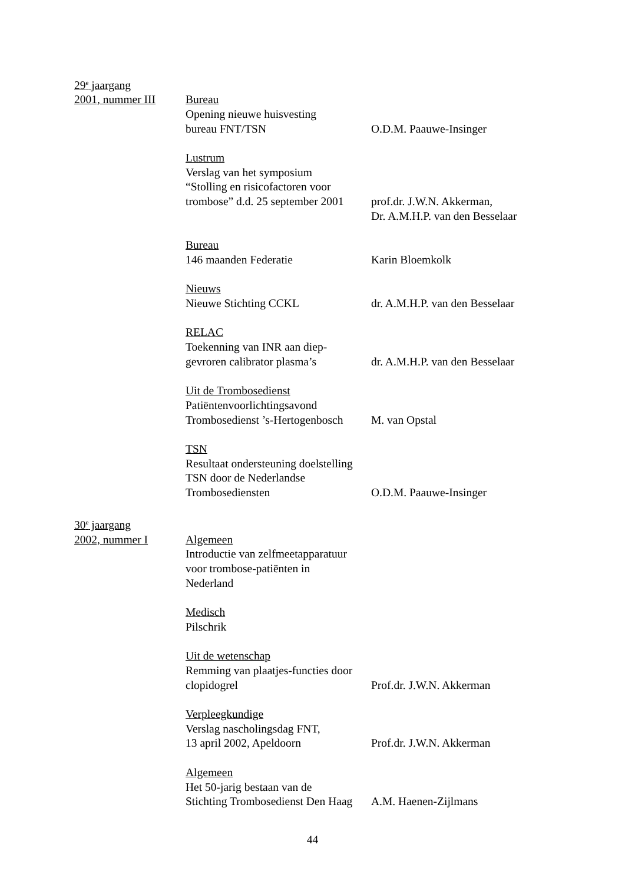29<sup>e</sup> jaargang
2001, nummer III Bureau
Opening nieuwe huisvesting
bureau FNT/TSN
O.D.M. Paauwe-Insinger
Lustrum
Verslag van het symposium
“Stolling en risicofactoren voor
trombose” d.d. 25 september 2001
prof.dr. J.W.N. Akkerman,
Dr. A.M.H.P. van den Besselaar
Bureau
146 maanden Federatie
Karin Bloemkolk
Nieuws
Nieuwe Stichting CCKL
dr. A.M.H.P. van den Besselaar
RELAC
Toekenning van INR aan diep-
gevroren calibrator plasma’s
dr. A.M.H.P. van den Besselaar
Uit de Trombosedienst
Patiëntenvoorlichtingsavond
Trombosedienst ’s-Hertogenbosch
M. van Opstal
TSN
Resultaat ondersteuning doelstelling
TSN door de Nederlandse
Trombosediensten
O.D.M. Paauwe-Insinger
30<sup>e</sup> jaargang
2002, nummer I Algemeen
Introductie van zelfmeetapparatuur
voor trombose-patiënten in
Nederland
Medisch
Pilschrik
Uit de wetenschap
Remming van plaatjes-functies door
clopidogrel
Prof.dr. J.W.N. Akkerman
Verpleegkundige
Verslag nascholingsdag FNT,
13 april 2002, Apeldoorn
Prof.dr. J.W.N. Akkerman
Algemeen
Het 50-jarig bestaan van de
Stichting Trombosedienst Den Haag
A.M. Haenen-Zijlmans
44